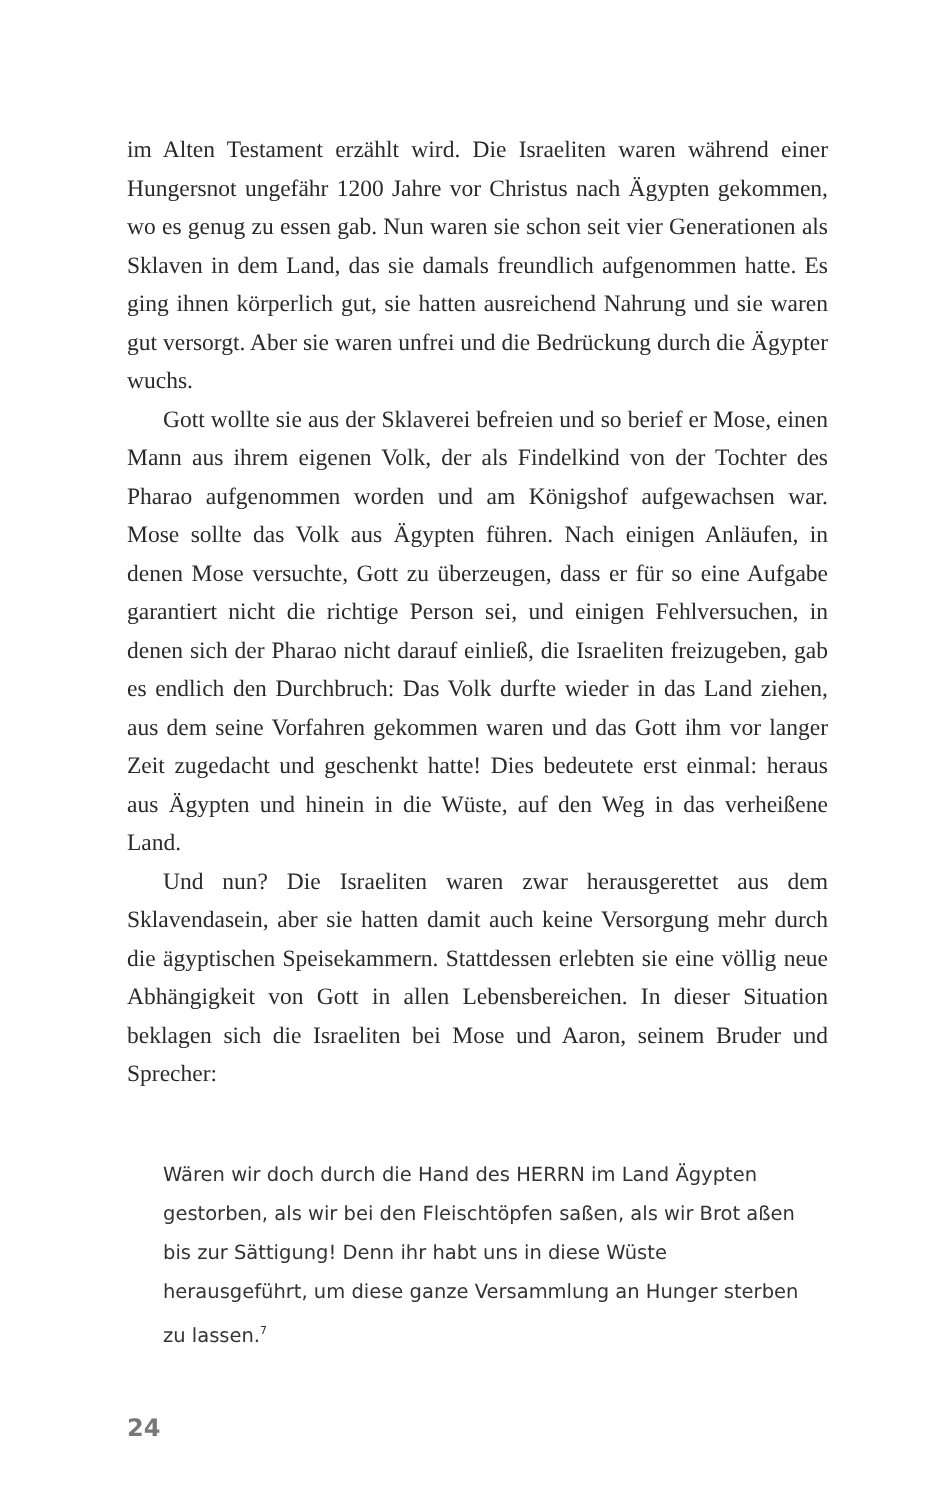im Alten Testament erzählt wird. Die Israeliten waren während einer Hungersnot ungefähr 1200 Jahre vor Christus nach Ägypten gekommen, wo es genug zu essen gab. Nun waren sie schon seit vier Generationen als Sklaven in dem Land, das sie damals freundlich aufgenommen hatte. Es ging ihnen körperlich gut, sie hatten ausreichend Nahrung und sie waren gut versorgt. Aber sie waren unfrei und die Bedrückung durch die Ägypter wuchs.
Gott wollte sie aus der Sklaverei befreien und so berief er Mose, einen Mann aus ihrem eigenen Volk, der als Findelkind von der Tochter des Pharao aufgenommen worden und am Königshof aufgewachsen war. Mose sollte das Volk aus Ägypten führen. Nach einigen Anläufen, in denen Mose versuchte, Gott zu überzeugen, dass er für so eine Aufgabe garantiert nicht die richtige Person sei, und einigen Fehlversuchen, in denen sich der Pharao nicht darauf einließ, die Israeliten freizugeben, gab es endlich den Durchbruch: Das Volk durfte wieder in das Land ziehen, aus dem seine Vorfahren gekommen waren und das Gott ihm vor langer Zeit zugedacht und geschenkt hatte! Dies bedeutete erst einmal: heraus aus Ägypten und hinein in die Wüste, auf den Weg in das verheißene Land.
Und nun? Die Israeliten waren zwar herausgerettet aus dem Sklavendasein, aber sie hatten damit auch keine Versorgung mehr durch die ägyptischen Speisekammern. Stattdessen erlebten sie eine völlig neue Abhängigkeit von Gott in allen Lebensbereichen. In dieser Situation beklagen sich die Israeliten bei Mose und Aaron, seinem Bruder und Sprecher:
Wären wir doch durch die Hand des HERRN im Land Ägypten gestorben, als wir bei den Fleischtöpfen saßen, als wir Brot aßen bis zur Sättigung! Denn ihr habt uns in diese Wüste herausgeführt, um diese ganze Versammlung an Hunger sterben zu lassen.<sup>7</sup>
24